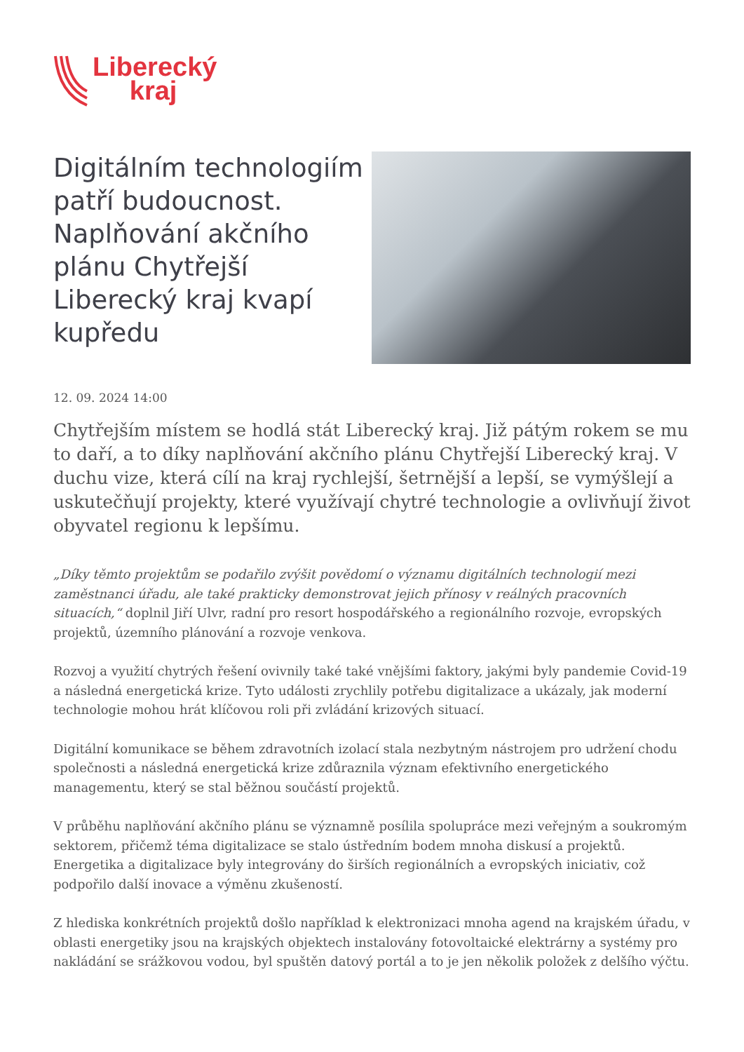Liberecký
kraj
Digitálním technologiím patří budoucnost. Naplňování akčního plánu Chytřejší Liberecký kraj kvapí kupředu
12. 09. 2024 14:00
Chytřejším místem se hodlá stát Liberecký kraj. Již pátým rokem se mu to daří, a to díky naplňování akčního plánu Chytřejší Liberecký kraj. V duchu vize, která cílí na kraj rychlejší, šetrnější a lepší, se vymýšlejí a uskutečňují projekty, které využívají chytré technologie a ovlivňují život obyvatel regionu k lepšímu.
„Díky těmto projektům se podařilo zvýšit povědomí o významu digitálních technologií mezi zaměstnanci úřadu, ale také prakticky demonstrovat jejich přínosy v reálných pracovních situacích,“ doplnil Jiří Ulvr, radní pro resort hospodářského a regionálního rozvoje, evropských projektů, územního plánování a rozvoje venkova.
Rozvoj a využití chytrých řešení ovivnily také také vnějšími faktory, jakými byly pandemie Covid-19 a následná energetická krize. Tyto události zrychlily potřebu digitalizace a ukázaly, jak moderní technologie mohou hrát klíčovou roli při zvládání krizových situací.
Digitální komunikace se během zdravotních izolací stala nezbytným nástrojem pro udržení chodu společnosti a následná energetická krize zdůraznila význam efektivního energetického managementu, který se stal běžnou součástí projektů.
V průběhu naplňování akčního plánu se významně posílila spolupráce mezi veřejným a soukromým sektorem, přičemž téma digitalizace se stalo ústředním bodem mnoha diskusí a projektů. Energetika a digitalizace byly integrovány do širších regionálních a evropských iniciativ, což podpořilo další inovace a výměnu zkušeností.
Z hlediska konkrétních projektů došlo například k elektronizaci mnoha agend na krajském úřadu, v oblasti energetiky jsou na krajských objektech instalovány fotovoltaické elektrárny a systémy pro nakládání se srážkovou vodou, byl spuštěn datový portál a to je jen několik položek z delšího výčtu.